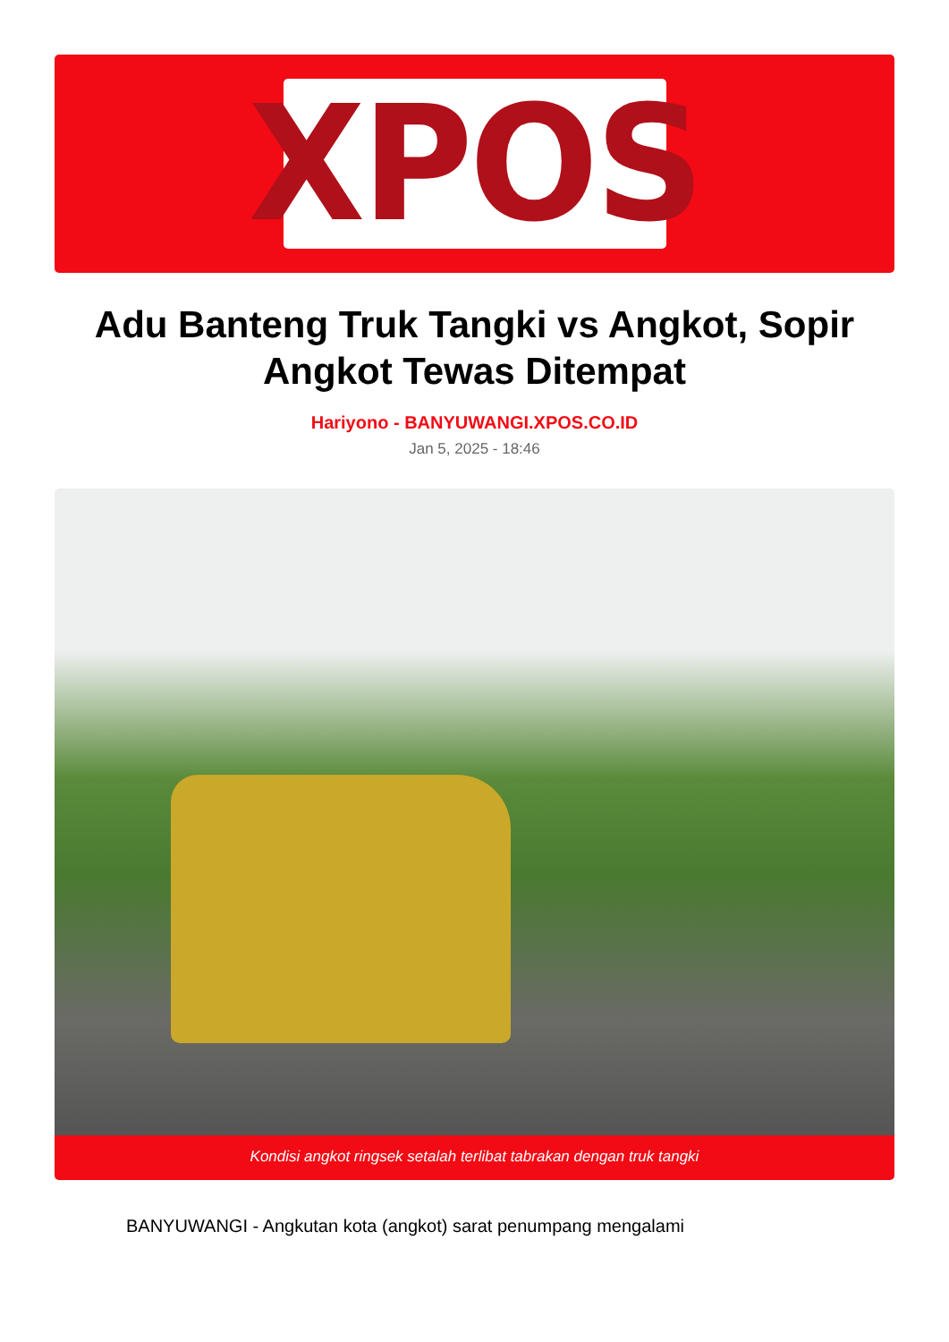XPOS
Adu Banteng Truk Tangki vs Angkot, Sopir Angkot Tewas Ditempat
Hariyono - BANYUWANGI.XPOS.CO.ID
Jan 5, 2025 - 18:46
Kondisi angkot ringsek setalah terlibat tabrakan dengan truk tangki
BANYUWANGI - Angkutan kota (angkot) sarat penumpang mengalami